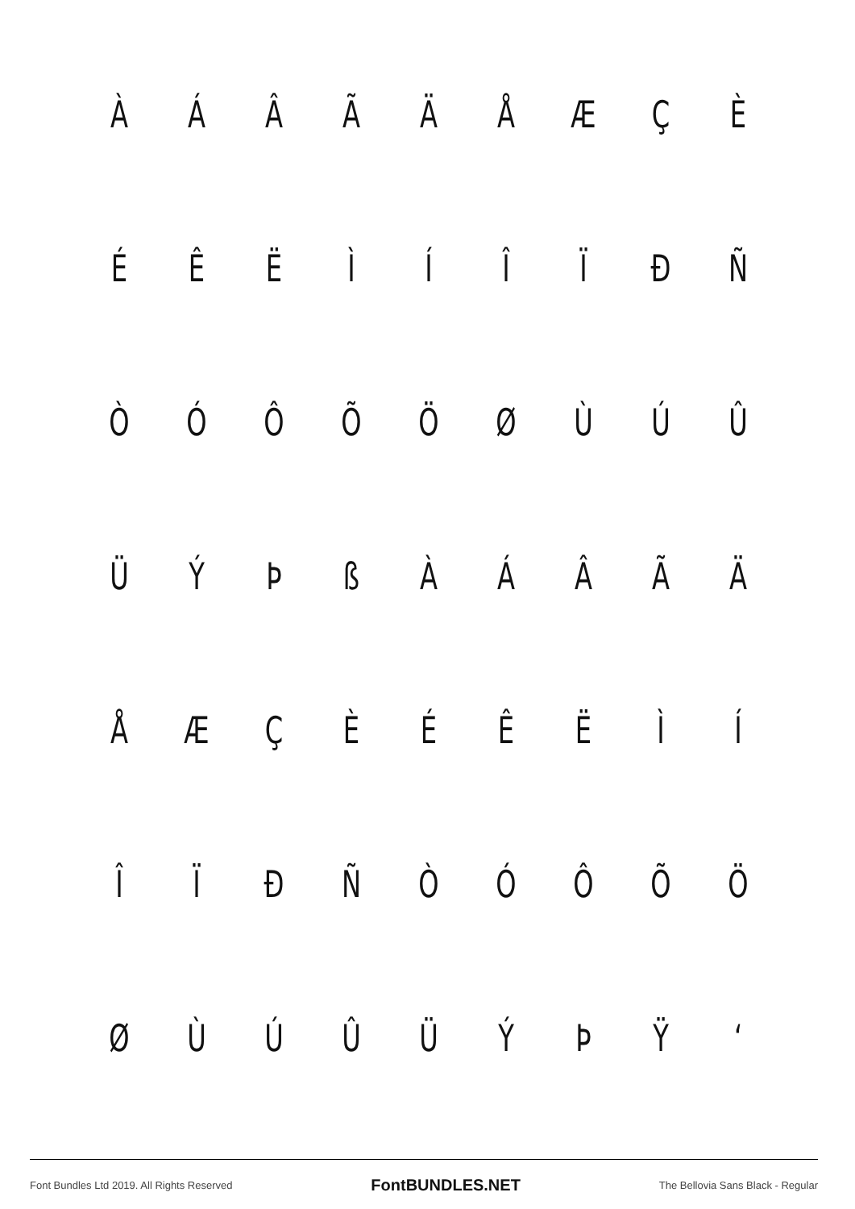| À | Á | Â | Ã | Ä | Å | Æ | Ç | È |
| É | Ê | Ë | Ì | Í | Î | Ï | Ð | Ñ |
| Ò | Ó | Ô | Õ | Ö | Ø | Ù | Ú | Û |
| Ü | Ý | Þ | ß | À | Á | Â | Ã | Ä |
| Å | Æ | Ç | È | É | Ê | Ë | Ì | Í |
| Î | Ï | Ð | Ñ | Ò | Ó | Ô | Õ | Ö |
| Ø | Ù | Ú | Û | Ü | Ý | Þ | Ÿ | ‘ |
Font Bundles Ltd 2019. All Rights Reserved FontBUNDLES.NET The Bellovia Sans Black - Regular